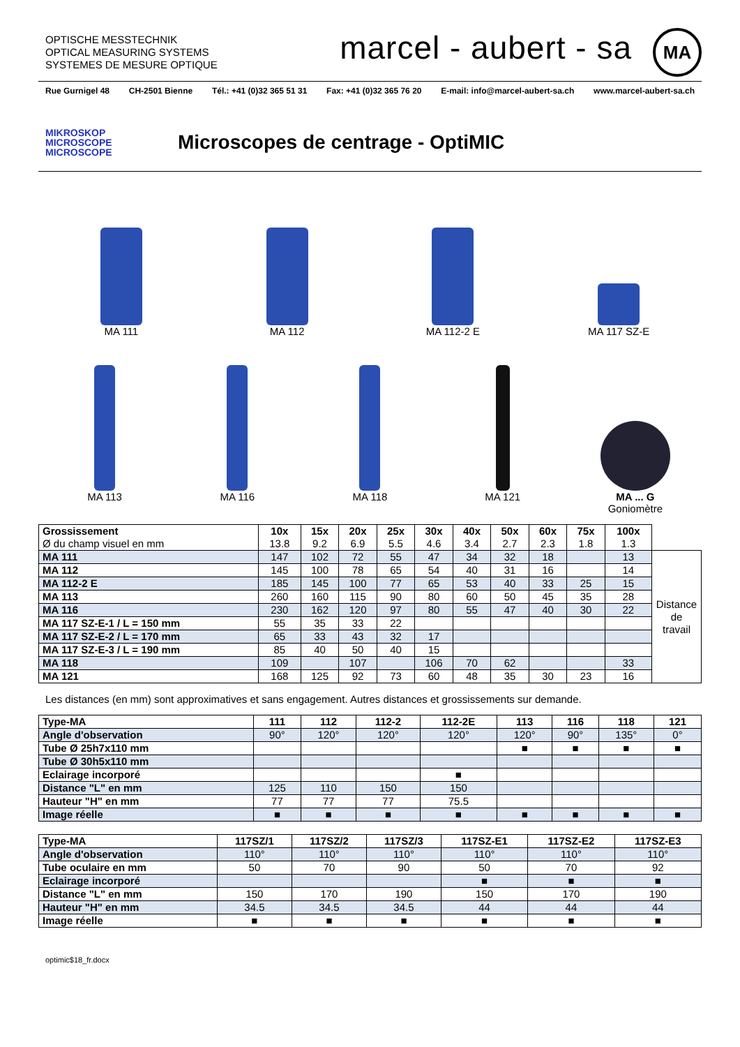OPTISCHE MESSTECHNIK
OPTICAL MEASURING SYSTEMS
SYSTEMES DE MESURE OPTIQUE
marcel - aubert - sa MA
Rue Gurnigel 48 CH-2501 Bienne Tél.: +41 (0)32 365 51 31 Fax: +41 (0)32 365 76 20 E-mail: info@marcel-aubert-sa.ch www.marcel-aubert-sa.ch
MIKROSKOP
MICROSCOPE
MICROSCOPE
Microscopes de centrage - OptiMIC
MA 111 MA 112 MA 112-2 E MA 117 SZ-E
MA 113 MA 116 MA 118 MA 121 MA ... G
Goniomètre
| Grossissement Ø du champ visuel en mm | 10x 13.8 | 15x 9.2 | 20x 6.9 | 25x 5.5 | 30x 4.6 | 40x 3.4 | 50x 2.7 | 60x 2.3 | 75x 1.8 | 100x 1.3 | |
| --- | --- | --- | --- | --- | --- | --- | --- | --- | --- | --- | --- |
| MA 111 | 147 | 102 | 72 | 55 | 47 | 34 | 32 | 18 | | 13 | Distance de travail |
| MA 112 | 145 | 100 | 78 | 65 | 54 | 40 | 31 | 16 | | 14 | |
| MA 112-2 E | 185 | 145 | 100 | 77 | 65 | 53 | 40 | 33 | 25 | 15 | |
| MA 113 | 260 | 160 | 115 | 90 | 80 | 60 | 50 | 45 | 35 | 28 | |
| MA 116 | 230 | 162 | 120 | 97 | 80 | 55 | 47 | 40 | 30 | 22 | |
| MA 117 SZ-E-1 / L = 150 mm | 55 | 35 | 33 | 22 | | | | | | | |
| MA 117 SZ-E-2 / L = 170 mm | 65 | 33 | 43 | 32 | 17 | | | | | | |
| MA 117 SZ-E-3 / L = 190 mm | 85 | 40 | 50 | 40 | 15 | | | | | | |
| MA 118 | 109 | | 107 | | 106 | 70 | 62 | | | 33 | |
| MA 121 | 168 | 125 | 92 | 73 | 60 | 48 | 35 | 30 | 23 | 16 | |
Les distances (en mm) sont approximatives et sans engagement. Autres distances et grossissements sur demande.
| Type-MA | 111 | 112 | 112-2 | 112-2E | 113 | 116 | 118 | 121 |
| --- | --- | --- | --- | --- | --- | --- | --- | --- |
| Angle d'observation | 90° | 120° | 120° | 120° | 120° | 90° | 135° | 0° |
| Tube Ø 25h7x110 mm | | | | | ■ | ■ | ■ | ■ |
| Tube Ø 30h5x110 mm | | | | | | | | |
| Eclairage incorporé | | | | ■ | | | | |
| Distance "L" en mm | 125 | 110 | 150 | 150 | | | | |
| Hauteur "H" en mm | 77 | 77 | 77 | 75.5 | | | | |
| Image réelle | ■ | ■ | ■ | ■ | ■ | ■ | ■ | ■ |
| Type-MA | 117SZ/1 | 117SZ/2 | 117SZ/3 | 117SZ-E1 | 117SZ-E2 | 117SZ-E3 |
| --- | --- | --- | --- | --- | --- | --- |
| Angle d'observation | 110° | 110° | 110° | 110° | 110° | 110° |
| Tube oculaire en mm | 50 | 70 | 90 | 50 | 70 | 92 |
| Eclairage incorporé | | | | ■ | ■ | ■ |
| Distance "L" en mm | 150 | 170 | 190 | 150 | 170 | 190 |
| Hauteur "H" en mm | 34.5 | 34.5 | 34.5 | 44 | 44 | 44 |
| Image réelle | ■ | ■ | ■ | ■ | ■ | ■ |
optimic$18_fr.docx